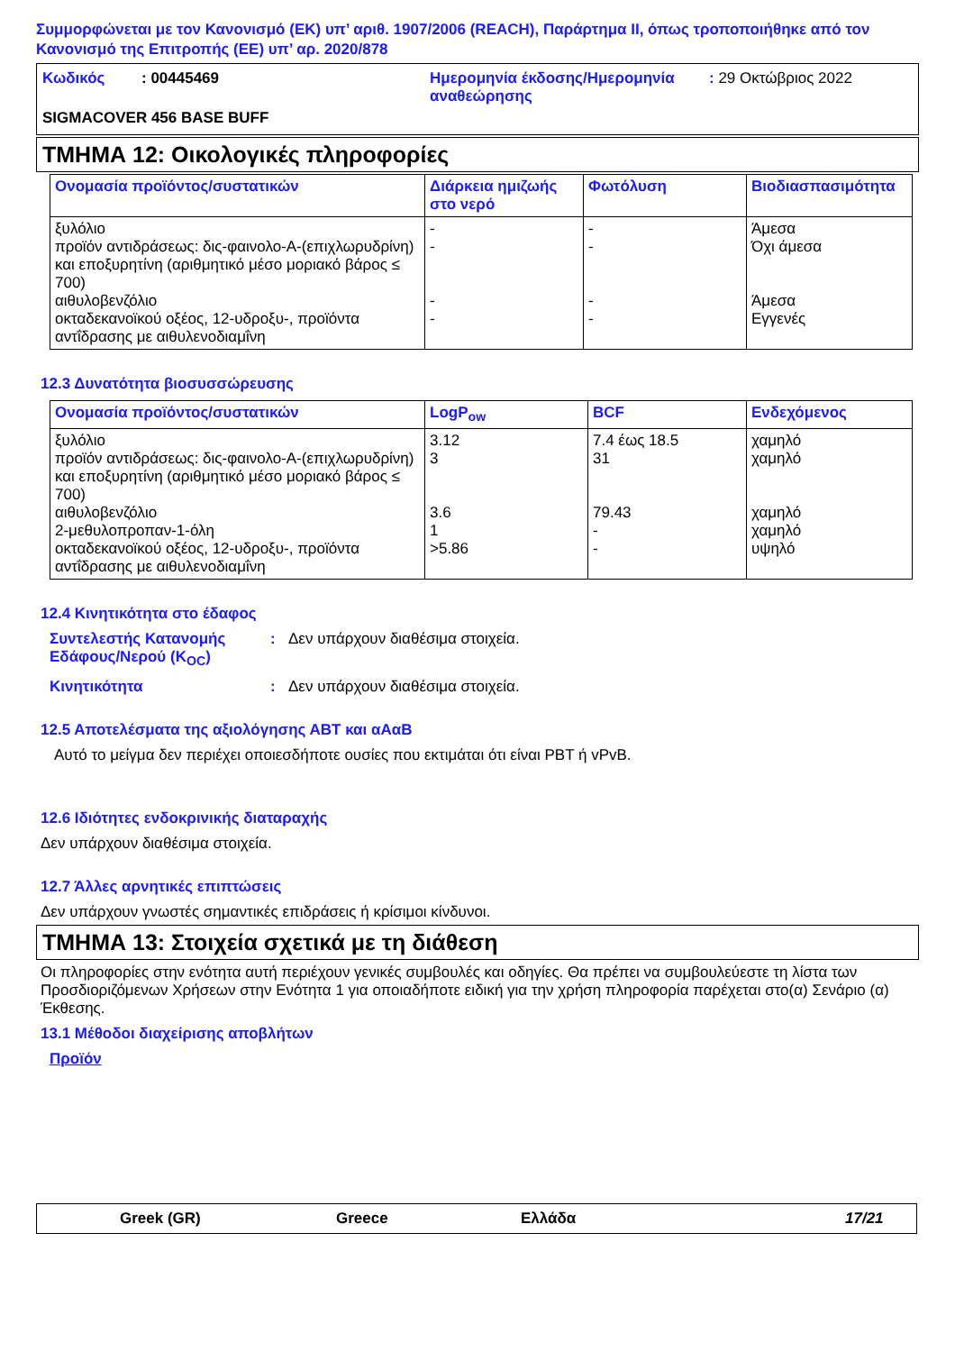Συμμορφώνεται με τον Κανονισμό (ΕΚ) υπ’ αριθ. 1907/2006 (REACH), Παράρτημα II, όπως τροποποιήθηκε από τον Κανονισμό της Επιτροπής (ΕΕ) υπ’ αρ. 2020/878
| Κωδικός | : 00445469 | Ημερομηνία έκδοσης/Ημερομηνία αναθεώρησης | : 29 Οκτώβριος 2022 |
| SIGMACOVER 456 BASE BUFF | | | |
ΤΜΗΜΑ 12: Οικολογικές πληροφορίες
| Ονομασία προϊόντος/συστατικών | Διάρκεια ημιζωής στο νερό | Φωτόλυση | Βιοδιασπασιμότητα |
| --- | --- | --- | --- |
| ξυλόλιο προϊόν αντιδράσεως: δις-φαινολο-Α-(επιχλωρυδρίνη) και εποξυρητίνη (αριθμητικό μέσο μοριακό βάρος ≤ 700) αιθυλοβενζόλιο οκταδεκανοϊκού οξέος, 12-υδροξυ-, προϊόντα αντΐδρασης με αιθυλενοδιαμΐνη | - - - - | - - - - | Άμεσα Όχι άμεσα Άμεσα Εγγενές |
12.3 Δυνατότητα βιοσυσσώρευσης
| Ονομασία προϊόντος/συστατικών | LogP<sub>ow</sub> | BCF | Ενδεχόμενος |
| --- | --- | --- | --- |
| ξυλόλιο προϊόν αντιδράσεως: δις-φαινολο-Α-(επιχλωρυδρίνη) και εποξυρητίνη (αριθμητικό μέσο μοριακό βάρος ≤ 700) αιθυλοβενζόλιο 2-μεθυλοπροπαν-1-όλη οκταδεκανοϊκού οξέος, 12-υδροξυ-, προϊόντα αντΐδρασης με αιθυλενοδιαμΐνη | 3.12 3 3.6 1 >5.86 | 7.4 έως 18.5 31 79.43 - - | χαμηλό χαμηλό χαμηλό χαμηλό υψηλό |
12.4 Κινητικότητα στο έδαφος
Συντελεστής Κατανομής Εδάφους/Νερού (K<sub>OC</sub>)
: Δεν υπάρχουν διαθέσιμα στοιχεία.
Κινητικότητα : Δεν υπάρχουν διαθέσιμα στοιχεία.
12.5 Αποτελέσματα της αξιολόγησης ΑΒΤ και αΑαΒ
Αυτό το μείγμα δεν περιέχει οποιεσδήποτε ουσίες που εκτιμάται ότι είναι PBT ή vPvB.
12.6 Ιδιότητες ενδοκρινικής διαταραχής
Δεν υπάρχουν διαθέσιμα στοιχεία.
12.7 Άλλες αρνητικές επιπτώσεις
Δεν υπάρχουν γνωστές σημαντικές επιδράσεις ή κρίσιμοι κίνδυνοι.
ΤΜΗΜΑ 13: Στοιχεία σχετικά με τη διάθεση
Οι πληροφορίες στην ενότητα αυτή περιέχουν γενικές συμβουλές και οδηγίες. Θα πρέπει να συμβουλεύεστε τη λίστα των Προσδιοριζόμενων Χρήσεων στην Ενότητα 1 για οποιαδήποτε ειδική για την χρήση πληροφορία παρέχεται στο(α) Σενάριο (α) Έκθεσης.
13.1 Μέθοδοι διαχείρισης αποβλήτων
Προϊόν
Greek (GR) Greece Ελλάδα 17/21